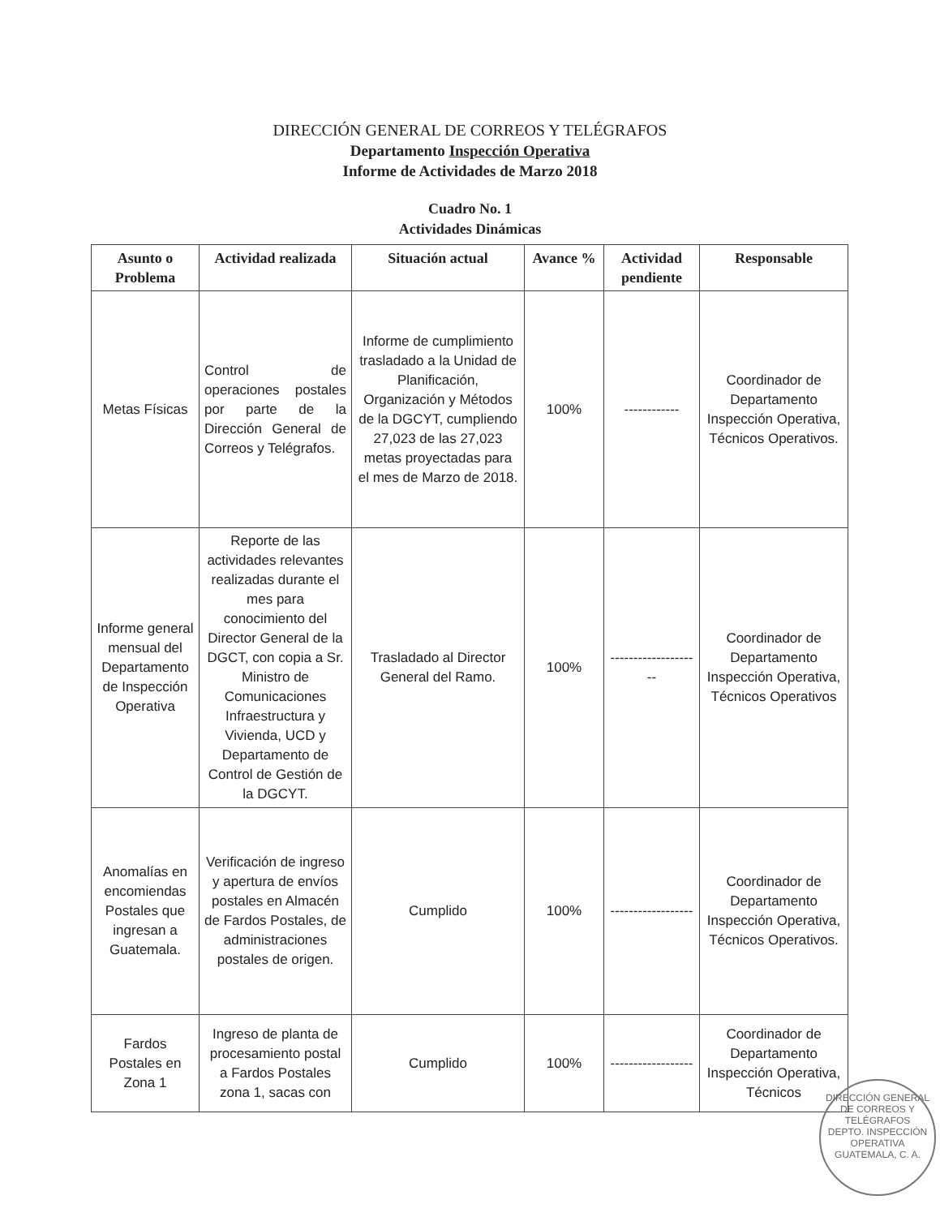DIRECCIÓN GENERAL DE CORREOS Y TELÉGRAFOS
Departamento Inspección Operativa
Informe de Actividades de Marzo 2018
Cuadro No. 1
Actividades Dinámicas
| Asunto o Problema | Actividad realizada | Situación actual | Avance % | Actividad pendiente | Responsable |
| --- | --- | --- | --- | --- | --- |
| Metas Físicas | Control de operaciones postales por parte de la Dirección General de Correos y Telégrafos. | Informe de cumplimiento trasladado a la Unidad de Planificación, Organización y Métodos de la DGCYT, cumpliendo 27,023 de las 27,023 metas proyectadas para el mes de Marzo de 2018. | 100% | ------------ | Coordinador de Departamento Inspección Operativa, Técnicos Operativos. |
| Informe general mensual del Departamento de Inspección Operativa | Reporte de las actividades relevantes realizadas durante el mes para conocimiento del Director General de la DGCT, con copia a Sr. Ministro de Comunicaciones Infraestructura y Vivienda, UCD y Departamento de Control de Gestión de la DGCYT. | Trasladado al Director General del Ramo. | 100% | -------------------- | Coordinador de Departamento Inspección Operativa, Técnicos Operativos |
| Anomalías en encomiendas Postales que ingresan a Guatemala. | Verificación de ingreso y apertura de envíos postales en Almacén de Fardos Postales, de administraciones postales de origen. | Cumplido | 100% | ------------------ | Coordinador de Departamento Inspección Operativa, Técnicos Operativos. |
| Fardos Postales en Zona 1 | Ingreso de planta de procesamiento postal a Fardos Postales zona 1, sacas con | Cumplido | 100% | ------------------ | Coordinador de Departamento Inspección Operativa, Técnicos |
DIRECCIÓN GENERAL DE CORREOS Y TELÉGRAFOS
DEPTO. INSPECCIÓN OPERATIVA
GUATEMALA, C. A.